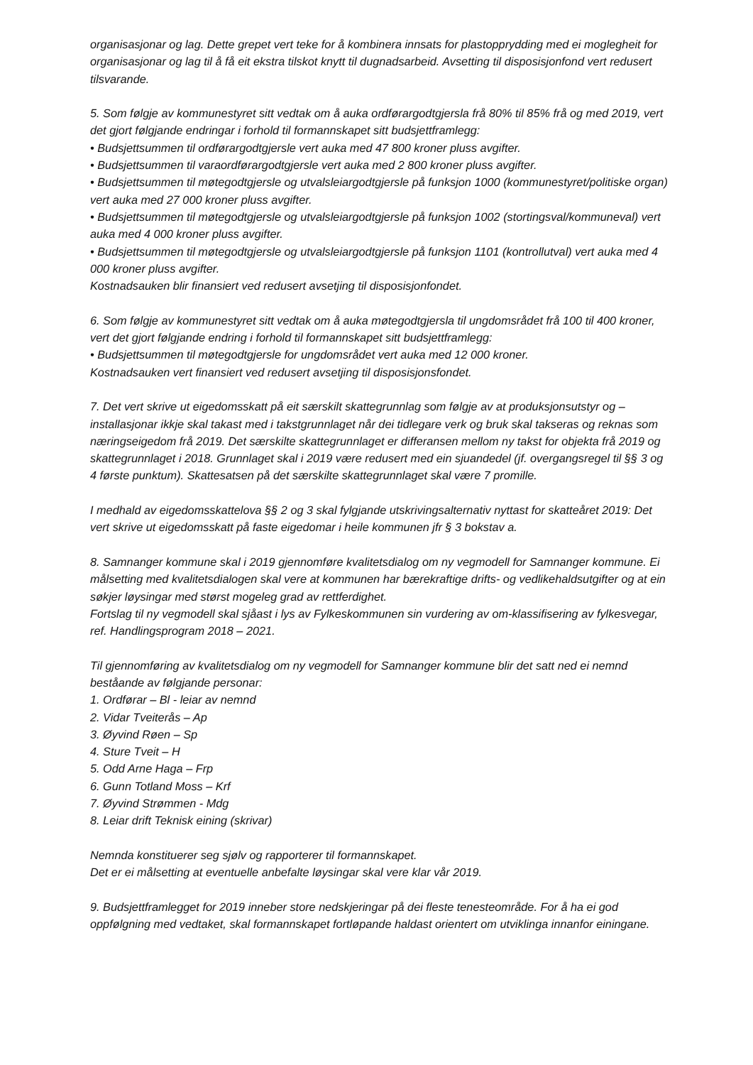organisasjonar og lag. Dette grepet vert teke for å kombinera innsats for plastopprydding med ei moglegheit for organisasjonar og lag til å få eit ekstra tilskot knytt til dugnadsarbeid. Avsetting til disposisjonfond vert redusert tilsvarande.
5. Som følgje av kommunestyret sitt vedtak om å auka ordførargodtgjersla frå 80% til 85% frå og med 2019, vert det gjort følgjande endringar i forhold til formannskapet sitt budsjettframlegg:
• Budsjettsummen til ordførargodtgjersle vert auka med 47 800 kroner pluss avgifter.
• Budsjettsummen til varaordførargodtgjersle vert auka med 2 800 kroner pluss avgifter.
• Budsjettsummen til møtegodtgjersle og utvalsleiargodtgjersle på funksjon 1000 (kommunestyret/politiske organ) vert auka med 27 000 kroner pluss avgifter.
• Budsjettsummen til møtegodtgjersle og utvalsleiargodtgjersle på funksjon 1002 (stortingsval/kommuneval) vert auka med 4 000 kroner pluss avgifter.
• Budsjettsummen til møtegodtgjersle og utvalsleiargodtgjersle på funksjon 1101 (kontrollutval) vert auka med 4 000 kroner pluss avgifter.
Kostnadsauken blir finansiert ved redusert avsetjing til disposisjonfondet.
6. Som følgje av kommunestyret sitt vedtak om å auka møtegodtgjersla til ungdomsrådet frå 100 til 400 kroner, vert det gjort følgjande endring i forhold til formannskapet sitt budsjettframlegg:
• Budsjettsummen til møtegodtgjersle for ungdomsrådet vert auka med 12 000 kroner.
Kostnadsauken vert finansiert ved redusert avsetjing til disposisjonsfondet.
7. Det vert skrive ut eigedomsskatt på eit særskilt skattegrunnlag som følgje av at produksjonsutstyr og –installasjonar ikkje skal takast med i takstgrunnlaget når dei tidlegare verk og bruk skal takseras og reknas som næringseigedom frå 2019. Det særskilte skattegrunnlaget er differansen mellom ny takst for objekta frå 2019 og skattegrunnlaget i 2018. Grunnlaget skal i 2019 være redusert med ein sjuandedel (jf. overgangsregel til §§ 3 og 4 første punktum). Skattesatsen på det særskilte skattegrunnlaget skal være 7 promille.
I medhald av eigedomsskattelova §§ 2 og 3 skal fylgjande utskrivingsalternativ nyttast for skatteåret 2019: Det vert skrive ut eigedomsskatt på faste eigedomar i heile kommunen jfr § 3 bokstav a.
8. Samnanger kommune skal i 2019 gjennomføre kvalitetsdialog om ny vegmodell for Samnanger kommune. Ei målsetting med kvalitetsdialogen skal vere at kommunen har bærekraftige drifts- og vedlikehaldsutgifter og at ein søkjer løysingar med størst mogeleg grad av rettferdighet.
Fortslag til ny vegmodell skal sjåast i lys av Fylkeskommunen sin vurdering av om-klassifisering av fylkesvegar, ref. Handlingsprogram 2018 – 2021.
Til gjennomføring av kvalitetsdialog om ny vegmodell for Samnanger kommune blir det satt ned ei nemnd beståande av følgjande personar:
1. Ordførar – Bl - leiar av nemnd
2. Vidar Tveiterås – Ap
3. Øyvind Røen – Sp
4. Sture Tveit – H
5. Odd Arne Haga – Frp
6. Gunn Totland Moss – Krf
7. Øyvind Strømmen - Mdg
8. Leiar drift Teknisk eining (skrivar)
Nemnda konstituerer seg sjølv og rapporterer til formannskapet.
Det er ei målsetting at eventuelle anbefalte løysingar skal vere klar vår 2019.
9. Budsjettframlegget for 2019 inneber store nedskjeringar på dei fleste tenesteområde. For å ha ei god oppfølgning med vedtaket, skal formannskapet fortløpande haldast orientert om utviklinga innanfor einingane.